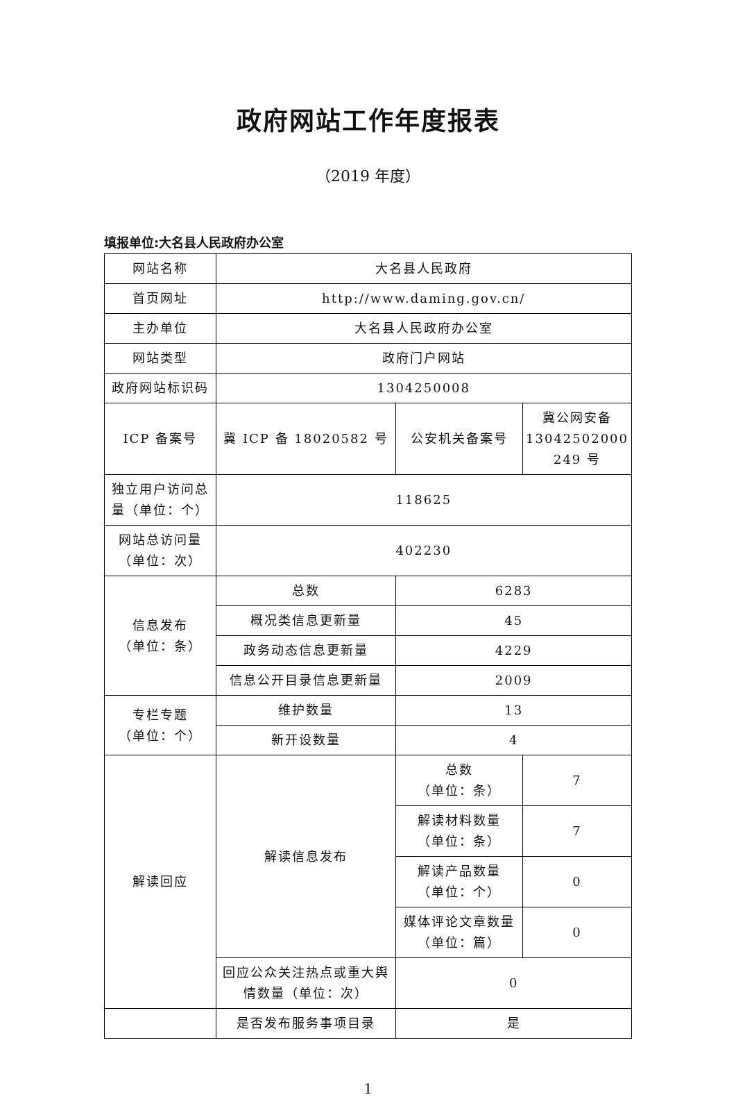政府网站工作年度报表
（2019 年度）
填报单位:大名县人民政府办公室
| 网站名称 | 大名县人民政府 | | |
| 首页网址 | http://www.daming.gov.cn/ | | |
| 主办单位 | 大名县人民政府办公室 | | |
| 网站类型 | 政府门户网站 | | |
| 政府网站标识码 | 1304250008 | | |
| ICP 备案号 | 冀 ICP 备 18020582 号 | 公安机关备案号 | 冀公网安备 13042502000 249 号 |
| 独立用户访问总量（单位：个） | 118625 | | |
| 网站总访问量（单位：次） | 402230 | | |
| 信息发布 （单位：条） | 总数 | 6283 | |
| | 概况类信息更新量 | 45 | |
| | 政务动态信息更新量 | 4229 | |
| | 信息公开目录信息更新量 | 2009 | |
| 专栏专题 （单位：个） | 维护数量 | 13 | |
| | 新开设数量 | 4 | |
| 解读回应 | 解读信息发布 | 总数 （单位：条） | 7 |
| | | 解读材料数量 （单位：条） | 7 |
| | | 解读产品数量 （单位：个） | 0 |
| | | 媒体评论文章数量 （单位：篇） | 0 |
| | 回应公众关注热点或重大舆情数量（单位：次） | 0 | |
| | 是否发布服务事项目录 | 是 | |
1